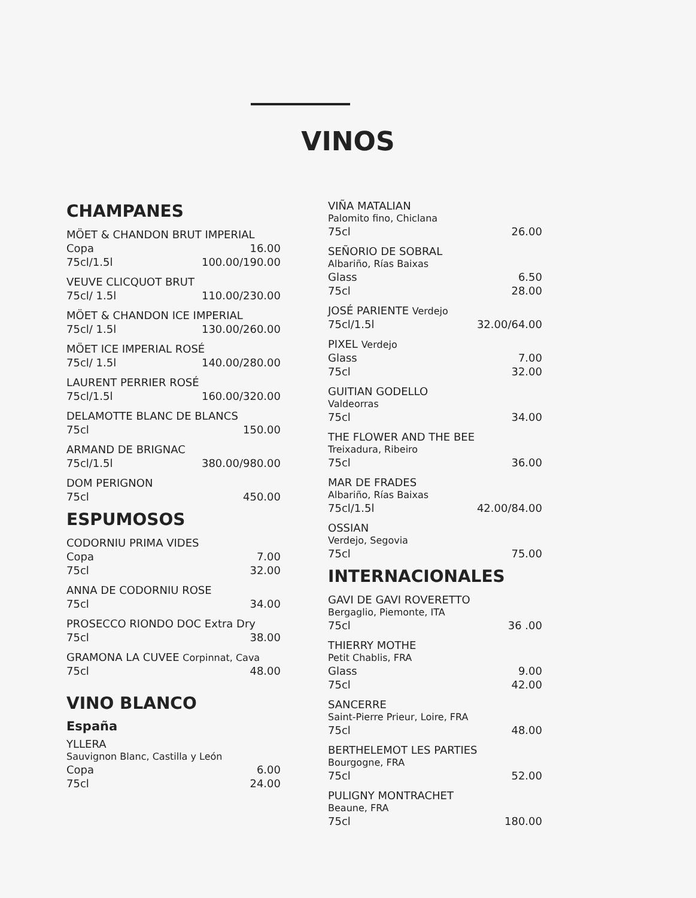VINOS
CHAMPANES
MÖET & CHANDON BRUT IMPERIAL
Copa 16.00
75cl/1.5l 100.00/190.00
VEUVE CLICQUOT BRUT
75cl/ 1.5l 110.00/230.00
MÖET & CHANDON ICE IMPERIAL
75cl/ 1.5l 130.00/260.00
MÖET ICE IMPERIAL ROSÉ
75cl/ 1.5l 140.00/280.00
LAURENT PERRIER ROSÉ
75cl/1.5l 160.00/320.00
DELAMOTTE BLANC DE BLANCS
75cl 150.00
ARMAND DE BRIGNAC
75cl/1.5l 380.00/980.00
DOM PERIGNON
75cl 450.00
ESPUMOSOS
CODORNIU PRIMA VIDES
Copa 7.00
75cl 32.00
ANNA DE CODORNIU ROSE
75cl 34.00
PROSECCO RIONDO DOC Extra Dry
75cl 38.00
GRAMONA LA CUVEE Corpinnat, Cava
75cl 48.00
VINO BLANCO
España
YLLERA
Sauvignon Blanc, Castilla y León
Copa 6.00
75cl 24.00
VIÑA MATALIAN
Palomito fino, Chiclana
75cl 26.00
SEÑORIO DE SOBRAL
Albariño, Rías Baixas
Glass 6.50
75cl 28.00
JOSÉ PARIENTE Verdejo
75cl/1.5l 32.00/64.00
PIXEL Verdejo
Glass 7.00
75cl 32.00
GUITIAN GODELLO
Valdeorras
75cl 34.00
THE FLOWER AND THE BEE
Treixadura, Ribeiro
75cl 36.00
MAR DE FRADES
Albariño, Rías Baixas
75cl/1.5l 42.00/84.00
OSSIAN
Verdejo, Segovia
75cl 75.00
INTERNACIONALES
GAVI DE GAVI ROVERETTO
Bergaglio, Piemonte, ITA
75cl 36 .00
THIERRY MOTHE
Petit Chablis, FRA
Glass 9.00
75cl 42.00
SANCERRE
Saint-Pierre Prieur, Loire, FRA
75cl 48.00
BERTHELEMOT LES PARTIES
Bourgogne, FRA
75cl 52.00
PULIGNY MONTRACHET
Beaune, FRA
75cl 180.00